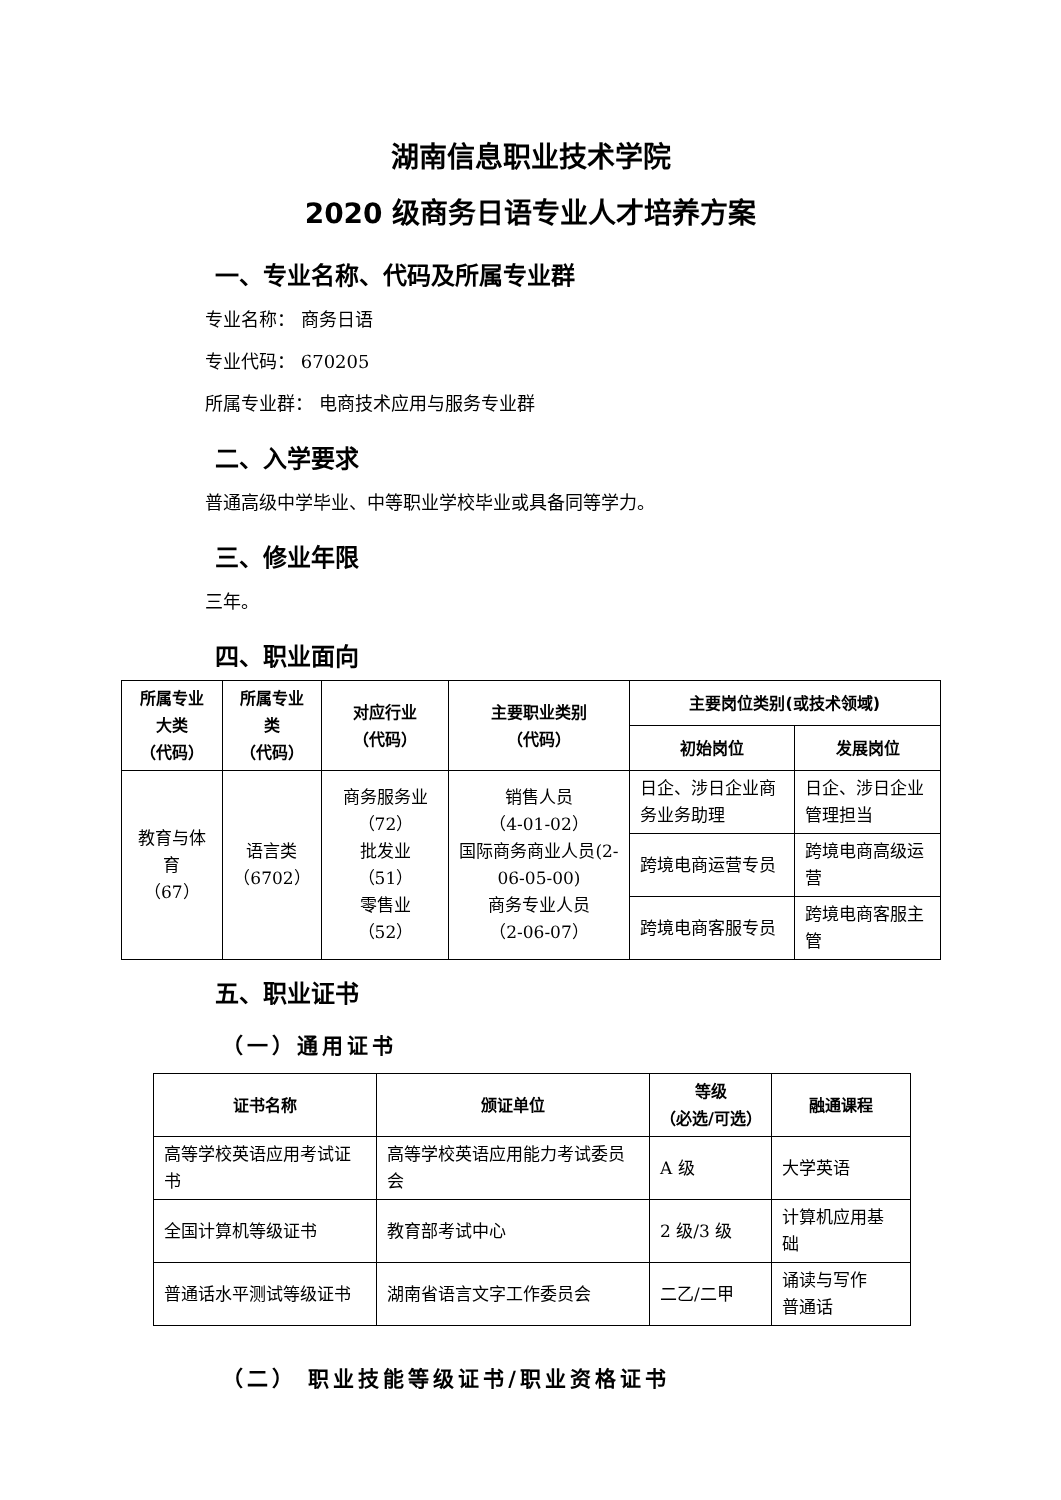湖南信息职业技术学院
2020 级商务日语专业人才培养方案
一、专业名称、代码及所属专业群
专业名称： 商务日语
专业代码： 670205
所属专业群： 电商技术应用与服务专业群
二、入学要求
普通高级中学毕业、中等职业学校毕业或具备同等学力。
三、修业年限
三年。
四、职业面向
| 所属专业大类 （代码） | 所属专业类 （代码） | 对应行业 （代码） | 主要职业类别 （代码） | 主要岗位类别(或技术领域) | |
| --- | --- | --- | --- | --- | --- |
| | | | | 初始岗位 | 发展岗位 |
| 教育与体育 （67） | 语言类 （6702） | 商务服务业（72） 批发业 （51） 零售业 （52） | 销售人员 （4-01-02） 国际商务商业人员(2-06-05-00) 商务专业人员 （2-06-07） | 日企、涉日企业商务业务助理 | 日企、涉日企业管理担当 |
| | | | | 跨境电商运营专员 | 跨境电商高级运营 |
| | | | | 跨境电商客服专员 | 跨境电商客服主管 |
五、职业证书
（一）通用证书
| 证书名称 | 颁证单位 | 等级 （必选/可选） | 融通课程 |
| --- | --- | --- | --- |
| 高等学校英语应用考试证书 | 高等学校英语应用能力考试委员会 | A 级 | 大学英语 |
| 全国计算机等级证书 | 教育部考试中心 | 2 级/3 级 | 计算机应用基础 |
| 普通话水平测试等级证书 | 湖南省语言文字工作委员会 | 二乙/二甲 | 诵读与写作 普通话 |
（二） 职业技能等级证书/职业资格证书